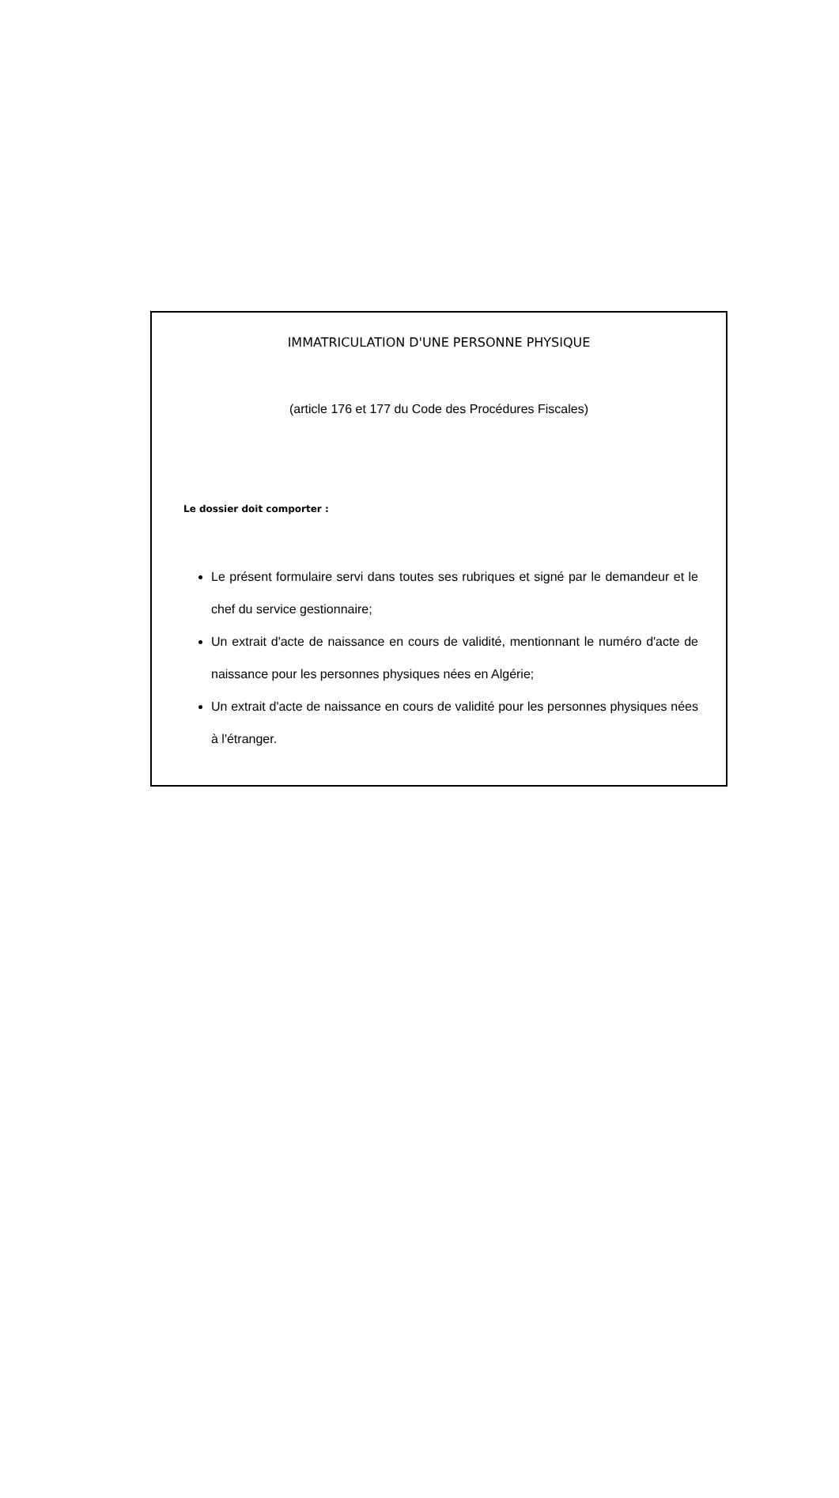IMMATRICULATION D'UNE PERSONNE PHYSIQUE
(article 176 et 177 du Code des Procédures Fiscales)
Le dossier doit comporter :
Le présent formulaire servi dans toutes ses rubriques et signé par le demandeur et le chef du service gestionnaire;
Un extrait d'acte de naissance en cours de validité, mentionnant le numéro d'acte de naissance pour les personnes physiques nées en Algérie;
Un extrait d'acte de naissance en cours de validité pour les personnes physiques nées à l'étranger.